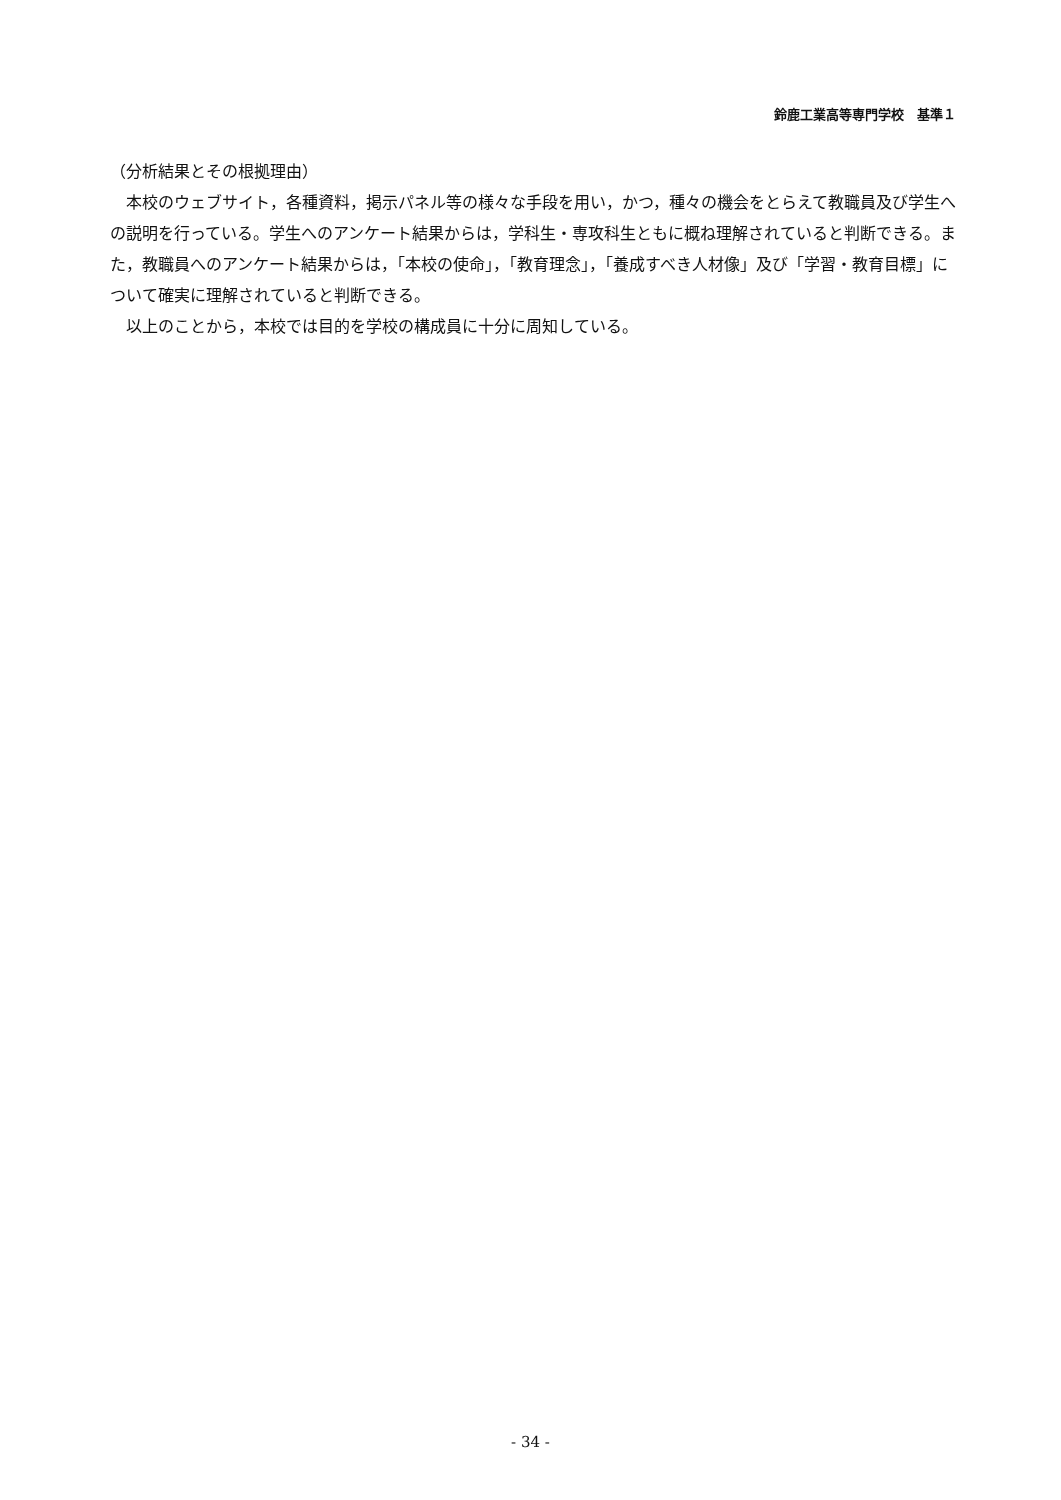鈴鹿工業高等専門学校　基準１
（分析結果とその根拠理由）
本校のウェブサイト，各種資料，掲示パネル等の様々な手段を用い，かつ，種々の機会をとらえて教職員及び学生への説明を行っている。学生へのアンケート結果からは，学科生・専攻科生ともに概ね理解されていると判断できる。また，教職員へのアンケート結果からは，「本校の使命」，「教育理念」，「養成すべき人材像」及び「学習・教育目標」について確実に理解されていると判断できる。
以上のことから，本校では目的を学校の構成員に十分に周知している。
- 34 -